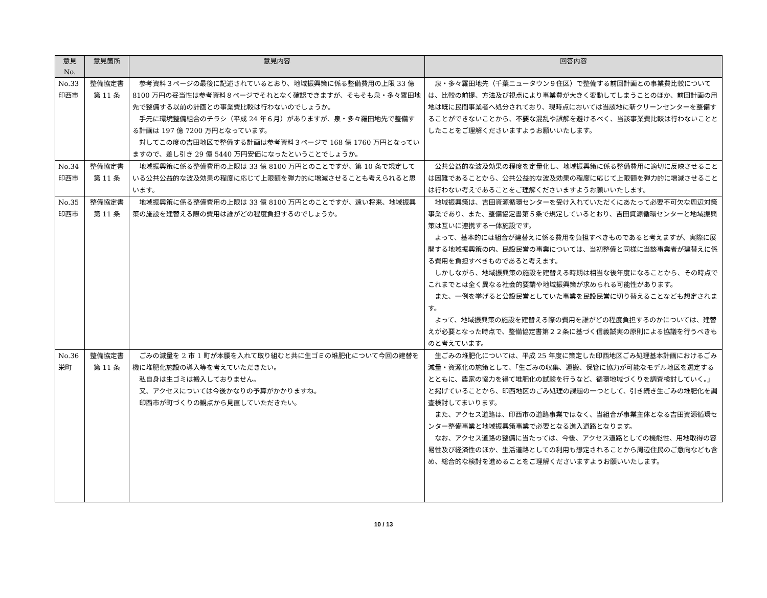| 意見No. | 意見箇所 | 意見内容 | 回答内容 |
| --- | --- | --- | --- |
| No.33 印西市 | 整備協定書 第 11 条 | 参考資料３ページの最後に記述されているとおり、地域振興策に係る整備費用の上限 33 億 8100 万円の妥当性は参考資料８ページでそれとなく確認できますが、そもそも泉・多々羅田地先で整備する以前の計画との事業費比較は行わないのでしょうか。 手元に環境整備組合のチラシ（平成 24 年６月）がありますが、泉・多々羅田地先で整備する計画は 197 億 7200 万円となっています。 対してこの度の吉田地区で整備する計画は参考資料３ページで 168 億 1760 万円となっていますので、差し引き 29 億 5440 万円安価になったということでしょうか。 | 泉・多々羅田地先（千葉ニュータウン９住区）で整備する前回計画との事業費比較については、比較の前提、方法及び視点により事業費が大きく変動してしまうことのほか、前回計画の用地は既に民間事業者へ処分されており、現時点においては当該地に新クリーンセンターを整備することができないことから、不要な混乱や誤解を避けるべく、当該事業費比較は行わないこととしたことをご理解くださいますようお願いいたします。 |
| No.34 印西市 | 整備協定書 第 11 条 | 地域振興策に係る整備費用の上限は 33 億 8100 万円とのことですが、第 10 条で規定している公共公益的な波及効果の程度に応じて上限額を弾力的に増減させることも考えられると思います。 | 公共公益的な波及効果の程度を定量化し、地域振興策に係る整備費用に適切に反映させることは困難であることから、公共公益的な波及効果の程度に応じて上限額を弾力的に増減させることは行わない考えであることをご理解くださいますようお願いいたします。 |
| No.35 印西市 | 整備協定書 第 11 条 | 地域振興策に係る整備費用の上限は 33 億 8100 万円とのことですが、遠い将来、地域振興策の施設を建替える際の費用は誰がどの程度負担するのでしょうか。 | 地域振興策は、吉田資源循環センターを受け入れていただくにあたって必要不可欠な周辺対策事業であり、また、整備協定書第５条で規定しているとおり、吉田資源循環センターと地域振興策は互いに連携する一体施設です。 よって、基本的には組合が建替えに係る費用を負担すべきものであると考えますが、実際に展開する地域振興策の内、民設民営の事業については、当初整備と同様に当該事業者が建替えに係る費用を負担すべきものであると考えます。 しかしながら、地域振興策の施設を建替える時期は相当な後年度になることから、その時点でこれまでとは全く異なる社会的要請や地域振興策が求められる可能性があります。 また、一例を挙げると公設民営としていた事業を民設民営に切り替えることなども想定されます。 よって、地域振興策の施設を建替える際の費用を誰がどの程度負担するのかについては、建替えが必要となった時点で、整備協定書第２２条に基づく信義誠実の原則による協議を行うべきものと考えています。 |
| No.36 栄町 | 整備協定書 第 11 条 | ごみの減量を 2 市 1 町が本腰を入れて取り組むと共に生ゴミの堆肥化について今回の建替を機に堆肥化施設の導入等を考えていただきたい。 私自身は生ゴミは搬入しておりません。 又、アクセスについては今後かなりの予算がかかりますね。 印西市が町づくりの観点から見直していただきたい。 | 生ごみの堆肥化については、平成 25 年度に策定した印西地区ごみ処理基本計画におけるごみ減量・資源化の施策として、「生ごみの収集、運搬、保管に協力が可能なモデル地区を選定するとともに、農家の協力を得て堆肥化の試験を行うなど、循環地域づくりを調査検討していく。」と掲げていることから、印西地区のごみ処理の課題の一つとして、引き続き生ごみの堆肥化を調査検討してまいります。 また、アクセス道路は、印西市の道路事業ではなく、当組合が事業主体となる吉田資源循環センター整備事業と地域振興策事業で必要となる進入道路となります。 なお、アクセス道路の整備に当たっては、今後、アクセス道路としての機能性、用地取得の容易性及び経済性のほか、生活道路としての利用も想定されることから周辺住民のご意向なども含め、総合的な検討を進めることをご理解くださいますようお願いいたします。 |
10 / 13